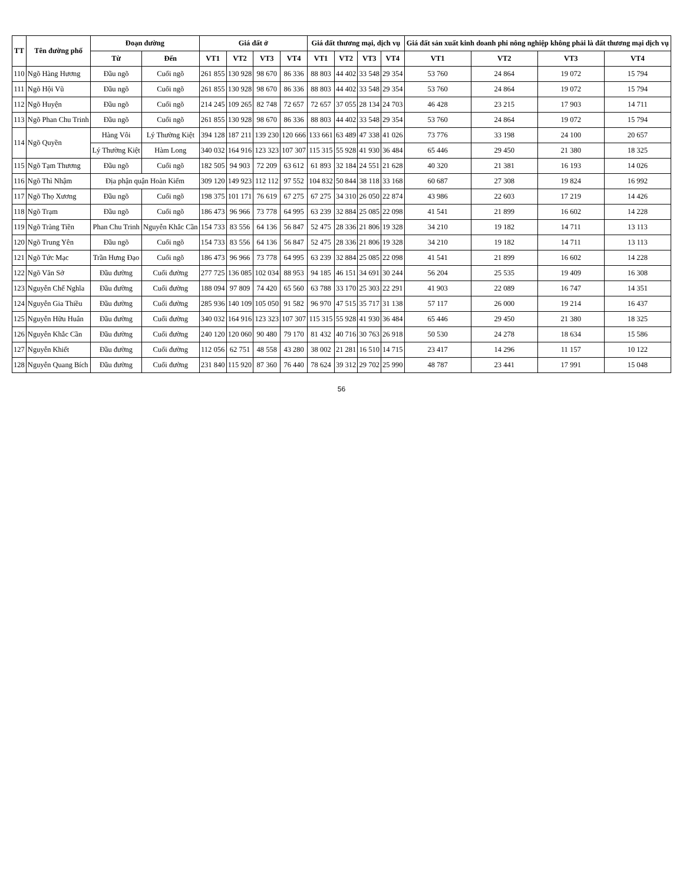| TT | Tên đường phố | Đoạn đường | | Giá đất ở | | | | Giá đất thương mại, dịch vụ | | | | Giá đất sản xuất kinh doanh phi nông nghiệp không phải là đất thương mại dịch vụ | | | |
| --- | --- | --- | --- | --- | --- | --- | --- | --- | --- | --- | --- | --- | --- | --- | --- |
| | | Từ | Đến | VT1 | VT2 | VT3 | VT4 | VT1 | VT2 | VT3 | VT4 | VT1 | VT2 | VT3 | VT4 |
| 110 | Ngõ Hàng Hương | Đầu ngõ | Cuối ngõ | 261 855 | 130 928 | 98 670 | 86 336 | 88 803 | 44 402 | 33 548 | 29 354 | 53 760 | 24 864 | 19 072 | 15 794 |
| 111 | Ngõ Hội Vũ | Đầu ngõ | Cuối ngõ | 261 855 | 130 928 | 98 670 | 86 336 | 88 803 | 44 402 | 33 548 | 29 354 | 53 760 | 24 864 | 19 072 | 15 794 |
| 112 | Ngõ Huyện | Đầu ngõ | Cuối ngõ | 214 245 | 109 265 | 82 748 | 72 657 | 72 657 | 37 055 | 28 134 | 24 703 | 46 428 | 23 215 | 17 903 | 14 711 |
| 113 | Ngõ Phan Chu Trinh | Đầu ngõ | Cuối ngõ | 261 855 | 130 928 | 98 670 | 86 336 | 88 803 | 44 402 | 33 548 | 29 354 | 53 760 | 24 864 | 19 072 | 15 794 |
| 114 | Ngõ Quyền | Hàng Vôi | Lý Thường Kiệt | 394 128 | 187 211 | 139 230 | 120 666 | 133 661 | 63 489 | 47 338 | 41 026 | 73 776 | 33 198 | 24 100 | 20 657 |
| | | Lý Thường Kiệt | Hàm Long | 340 032 | 164 916 | 123 323 | 107 307 | 115 315 | 55 928 | 41 930 | 36 484 | 65 446 | 29 450 | 21 380 | 18 325 |
| 115 | Ngõ Tạm Thương | Đầu ngõ | Cuối ngõ | 182 505 | 94 903 | 72 209 | 63 612 | 61 893 | 32 184 | 24 551 | 21 628 | 40 320 | 21 381 | 16 193 | 14 026 |
| 116 | Ngõ Thì Nhậm | Địa phận quận Hoàn Kiếm | | 309 120 | 149 923 | 112 112 | 97 552 | 104 832 | 50 844 | 38 118 | 33 168 | 60 687 | 27 308 | 19 824 | 16 992 |
| 117 | Ngõ Thọ Xương | Đầu ngõ | Cuối ngõ | 198 375 | 101 171 | 76 619 | 67 275 | 67 275 | 34 310 | 26 050 | 22 874 | 43 986 | 22 603 | 17 219 | 14 426 |
| 118 | Ngõ Trạm | Đầu ngõ | Cuối ngõ | 186 473 | 96 966 | 73 778 | 64 995 | 63 239 | 32 884 | 25 085 | 22 098 | 41 541 | 21 899 | 16 602 | 14 228 |
| 119 | Ngõ Tràng Tiền | Phan Chu Trinh | Nguyễn Khắc Cần | 154 733 | 83 556 | 64 136 | 56 847 | 52 475 | 28 336 | 21 806 | 19 328 | 34 210 | 19 182 | 14 711 | 13 113 |
| 120 | Ngõ Trung Yên | Đầu ngõ | Cuối ngõ | 154 733 | 83 556 | 64 136 | 56 847 | 52 475 | 28 336 | 21 806 | 19 328 | 34 210 | 19 182 | 14 711 | 13 113 |
| 121 | Ngõ Tức Mạc | Trần Hưng Đạo | Cuối ngõ | 186 473 | 96 966 | 73 778 | 64 995 | 63 239 | 32 884 | 25 085 | 22 098 | 41 541 | 21 899 | 16 602 | 14 228 |
| 122 | Ngõ Văn Sở | Đầu đường | Cuối đường | 277 725 | 136 085 | 102 034 | 88 953 | 94 185 | 46 151 | 34 691 | 30 244 | 56 204 | 25 535 | 19 409 | 16 308 |
| 123 | Nguyễn Chế Nghĩa | Đầu đường | Cuối đường | 188 094 | 97 809 | 74 420 | 65 560 | 63 788 | 33 170 | 25 303 | 22 291 | 41 903 | 22 089 | 16 747 | 14 351 |
| 124 | Nguyễn Gia Thiều | Đầu đường | Cuối đường | 285 936 | 140 109 | 105 050 | 91 582 | 96 970 | 47 515 | 35 717 | 31 138 | 57 117 | 26 000 | 19 214 | 16 437 |
| 125 | Nguyễn Hữu Huân | Đầu đường | Cuối đường | 340 032 | 164 916 | 123 323 | 107 307 | 115 315 | 55 928 | 41 930 | 36 484 | 65 446 | 29 450 | 21 380 | 18 325 |
| 126 | Nguyễn Khắc Cần | Đầu đường | Cuối đường | 240 120 | 120 060 | 90 480 | 79 170 | 81 432 | 40 716 | 30 763 | 26 918 | 50 530 | 24 278 | 18 634 | 15 586 |
| 127 | Nguyễn Khiết | Đầu đường | Cuối đường | 112 056 | 62 751 | 48 558 | 43 280 | 38 002 | 21 281 | 16 510 | 14 715 | 23 417 | 14 296 | 11 157 | 10 122 |
| 128 | Nguyễn Quang Bích | Đầu đường | Cuối đường | 231 840 | 115 920 | 87 360 | 76 440 | 78 624 | 39 312 | 29 702 | 25 990 | 48 787 | 23 441 | 17 991 | 15 048 |
56